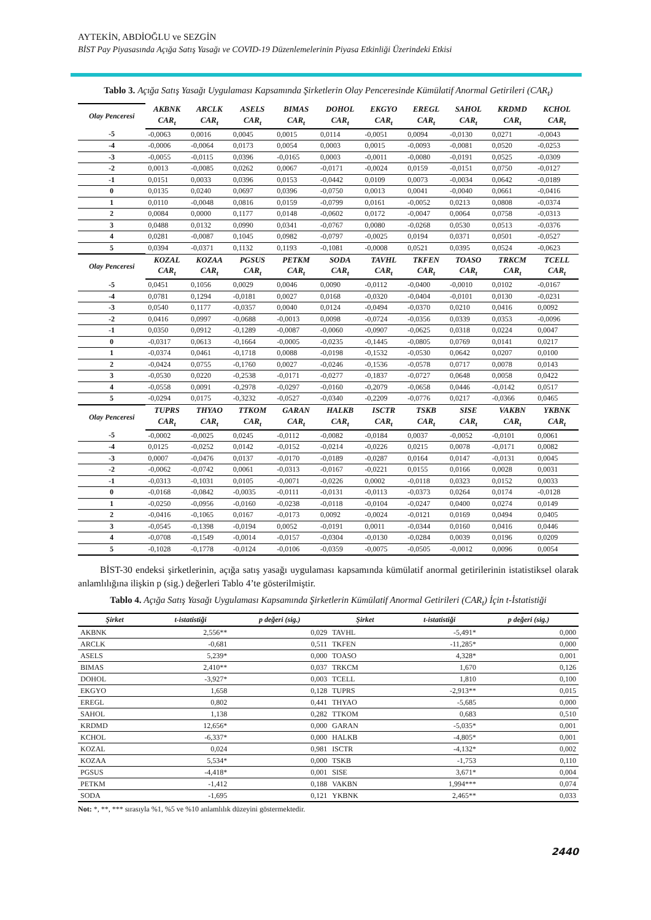AYTEKİN, ABDİOĞLU ve SEZGİN
BİST Pay Piyasasında Açığa Satış Yasağı ve COVID-19 Düzenlemelerinin Piyasa Etkinliği Üzerindeki Etkisi
Tablo 3. Açığa Satış Yasağı Uygulaması Kapsamında Şirketlerin Olay Penceresinde Kümülatif Anormal Getirileri (CAR<sub>t</sub>)
| Olay Penceresi | AKBNK | ARCLK | ASELS | BIMAS | DOHOL | EKGYO | EREGL | SAHOL | KRDMD | KCHOL |
| | CAR<sub>t</sub> | CAR<sub>t</sub> | CAR<sub>t</sub> | CAR<sub>t</sub> | CAR<sub>t</sub> | CAR<sub>t</sub> | CAR<sub>t</sub> | CAR<sub>t</sub> | CAR<sub>t</sub> | CAR<sub>t</sub> |
| -5 | -0,0063 | 0,0016 | 0,0045 | 0,0015 | 0,0114 | -0,0051 | 0,0094 | -0,0130 | 0,0271 | -0,0043 |
| -4 | -0,0006 | -0,0064 | 0,0173 | 0,0054 | 0,0003 | 0,0015 | -0,0093 | -0,0081 | 0,0520 | -0,0253 |
| -3 | -0,0055 | -0,0115 | 0,0396 | -0,0165 | 0,0003 | -0,0011 | -0,0080 | -0,0191 | 0,0525 | -0,0309 |
| -2 | 0,0013 | -0,0085 | 0,0262 | 0,0067 | -0,0171 | -0,0024 | 0,0159 | -0,0151 | 0,0750 | -0,0127 |
| -1 | 0,0151 | 0,0033 | 0,0396 | 0,0153 | -0,0442 | 0,0109 | 0,0073 | -0,0034 | 0,0642 | -0,0189 |
| 0 | 0,0135 | 0,0240 | 0,0697 | 0,0396 | -0,0750 | 0,0013 | 0,0041 | -0,0040 | 0,0661 | -0,0416 |
| 1 | 0,0110 | -0,0048 | 0,0816 | 0,0159 | -0,0799 | 0,0161 | -0,0052 | 0,0213 | 0,0808 | -0,0374 |
| 2 | 0,0084 | 0,0000 | 0,1177 | 0,0148 | -0,0602 | 0,0172 | -0,0047 | 0,0064 | 0,0758 | -0,0313 |
| 3 | 0,0488 | 0,0132 | 0,0990 | 0,0341 | -0,0767 | 0,0080 | -0,0268 | 0,0530 | 0,0513 | -0,0376 |
| 4 | 0,0281 | -0,0087 | 0,1045 | 0,0982 | -0,0797 | -0,0025 | 0,0194 | 0,0371 | 0,0501 | -0,0527 |
| 5 | 0,0394 | -0,0371 | 0,1132 | 0,1193 | -0,1081 | -0,0008 | 0,0521 | 0,0395 | 0,0524 | -0,0623 |
| Olay Penceresi | KOZAL | KOZAA | PGSUS | PETKM | SODA | TAVHL | TKFEN | TOASO | TRKCM | TCELL |
| | CAR<sub>t</sub> | CAR<sub>t</sub> | CAR<sub>t</sub> | CAR<sub>t</sub> | CAR<sub>t</sub> | CAR<sub>t</sub> | CAR<sub>t</sub> | CAR<sub>t</sub> | CAR<sub>t</sub> | CAR<sub>t</sub> |
| -5 | 0,0451 | 0,1056 | 0,0029 | 0,0046 | 0,0090 | -0,0112 | -0,0400 | -0,0010 | 0,0102 | -0,0167 |
| -4 | 0,0781 | 0,1294 | -0,0181 | 0,0027 | 0,0168 | -0,0320 | -0,0404 | -0,0101 | 0,0130 | -0,0231 |
| -3 | 0,0540 | 0,1177 | -0,0357 | 0,0040 | 0,0124 | -0,0494 | -0,0370 | 0,0210 | 0,0416 | 0,0092 |
| -2 | 0,0416 | 0,0997 | -0,0688 | -0,0013 | 0,0098 | -0,0724 | -0,0356 | 0,0339 | 0,0353 | -0,0096 |
| -1 | 0,0350 | 0,0912 | -0,1289 | -0,0087 | -0,0060 | -0,0907 | -0,0625 | 0,0318 | 0,0224 | 0,0047 |
| 0 | -0,0317 | 0,0613 | -0,1664 | -0,0005 | -0,0235 | -0,1445 | -0,0805 | 0,0769 | 0,0141 | 0,0217 |
| 1 | -0,0374 | 0,0461 | -0,1718 | 0,0088 | -0,0198 | -0,1532 | -0,0530 | 0,0642 | 0,0207 | 0,0100 |
| 2 | -0,0424 | 0,0755 | -0,1760 | 0,0027 | -0,0246 | -0,1536 | -0,0578 | 0,0717 | 0,0078 | 0,0143 |
| 3 | -0,0530 | 0,0220 | -0,2538 | -0,0171 | -0,0277 | -0,1837 | -0,0727 | 0,0648 | 0,0058 | 0,0422 |
| 4 | -0,0558 | 0,0091 | -0,2978 | -0,0297 | -0,0160 | -0,2079 | -0,0658 | 0,0446 | -0,0142 | 0,0517 |
| 5 | -0,0294 | 0,0175 | -0,3232 | -0,0527 | -0,0340 | -0,2209 | -0,0776 | 0,0217 | -0,0366 | 0,0465 |
| Olay Penceresi | TUPRS | THYAO | TTKOM | GARAN | HALKB | ISCTR | TSKB | SISE | VAKBN | YKBNK |
| | CAR<sub>t</sub> | CAR<sub>t</sub> | CAR<sub>t</sub> | CAR<sub>t</sub> | CAR<sub>t</sub> | CAR<sub>t</sub> | CAR<sub>t</sub> | CAR<sub>t</sub> | CAR<sub>t</sub> | CAR<sub>t</sub> |
| -5 | -0,0002 | -0,0025 | 0,0245 | -0,0112 | -0,0082 | -0,0184 | 0,0037 | -0,0052 | -0,0101 | 0,0061 |
| -4 | 0,0125 | -0,0252 | 0,0142 | -0,0152 | -0,0214 | -0,0226 | 0,0215 | 0,0078 | -0,0171 | 0,0082 |
| -3 | 0,0007 | -0,0476 | 0,0137 | -0,0170 | -0,0189 | -0,0287 | 0,0164 | 0,0147 | -0,0131 | 0,0045 |
| -2 | -0,0062 | -0,0742 | 0,0061 | -0,0313 | -0,0167 | -0,0221 | 0,0155 | 0,0166 | 0,0028 | 0,0031 |
| -1 | -0,0313 | -0,1031 | 0,0105 | -0,0071 | -0,0226 | 0,0002 | -0,0118 | 0,0323 | 0,0152 | 0,0033 |
| 0 | -0,0168 | -0,0842 | -0,0035 | -0,0111 | -0,0131 | -0,0113 | -0,0373 | 0,0264 | 0,0174 | -0,0128 |
| 1 | -0,0250 | -0,0956 | -0,0160 | -0,0238 | -0,0118 | -0,0104 | -0,0247 | 0,0400 | 0,0274 | 0,0149 |
| 2 | -0,0416 | -0,1065 | 0,0167 | -0,0173 | 0,0092 | -0,0024 | -0,0121 | 0,0169 | 0,0494 | 0,0405 |
| 3 | -0,0545 | -0,1398 | -0,0194 | 0,0052 | -0,0191 | 0,0011 | -0,0344 | 0,0160 | 0,0416 | 0,0446 |
| 4 | -0,0708 | -0,1549 | -0,0014 | -0,0157 | -0,0304 | -0,0130 | -0,0284 | 0,0039 | 0,0196 | 0,0209 |
| 5 | -0,1028 | -0,1778 | -0,0124 | -0,0106 | -0,0359 | -0,0075 | -0,0505 | -0,0012 | 0,0096 | 0,0054 |
BİST-30 endeksi şirketlerinin, açığa satış yasağı uygulaması kapsamında kümülatif anormal getirilerinin istatistiksel olarak anlamlılığına ilişkin p (sig.) değerleri Tablo 4’te gösterilmiştir.
Tablo 4. Açığa Satış Yasağı Uygulaması Kapsamında Şirketlerin Kümülatif Anormal Getirileri (CAR<sub>t</sub>) İçin t-İstatistiği
| Şirket | t-istatistiği | p değeri (sig.) | Şirket | t-istatistiği | p değeri (sig.) |
| --- | --- | --- | --- | --- | --- |
| AKBNK | 2,556** | 0,029 | TAVHL | -5,491* | 0,000 |
| ARCLK | -0,681 | 0,511 | TKFEN | -11,285* | 0,000 |
| ASELS | 5,239* | 0,000 | TOASO | 4,328* | 0,001 |
| BIMAS | 2,410** | 0,037 | TRKCM | 1,670 | 0,126 |
| DOHOL | -3,927* | 0,003 | TCELL | 1,810 | 0,100 |
| EKGYO | 1,658 | 0,128 | TUPRS | -2,913** | 0,015 |
| EREGL | 0,802 | 0,441 | THYAO | -5,685 | 0,000 |
| SAHOL | 1,138 | 0,282 | TTKOM | 0,683 | 0,510 |
| KRDMD | 12,656* | 0,000 | GARAN | -5,035* | 0,001 |
| KCHOL | -6,337* | 0,000 | HALKB | -4,805* | 0,001 |
| KOZAL | 0,024 | 0,981 | ISCTR | -4,132* | 0,002 |
| KOZAA | 5,534* | 0,000 | TSKB | -1,753 | 0,110 |
| PGSUS | -4,418* | 0,001 | SISE | 3,671* | 0,004 |
| PETKM | -1,412 | 0,188 | VAKBN | 1,994*** | 0,074 |
| SODA | -1,695 | 0,121 | YKBNK | 2,465** | 0,033 |
Not: *, **, *** sırasıyla %1, %5 ve %10 anlamlılık düzeyini göstermektedir.
2440